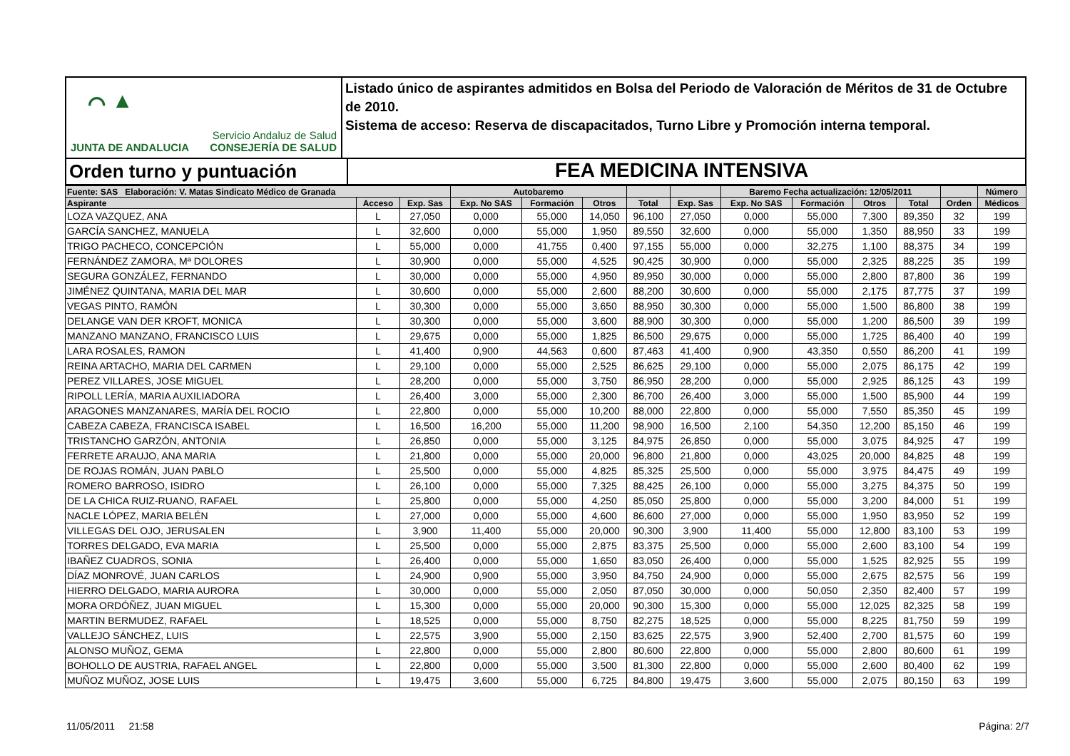⌒ ▲
JUNTA DE ANDALUCIA
Servicio Andaluz de Salud
CONSEJERÍA DE SALUD
Listado único de aspirantes admitidos en Bolsa del Periodo de Valoración de Méritos de 31 de Octubre de 2010.
Sistema de acceso: Reserva de discapacitados, Turno Libre y Promoción interna temporal.
Orden turno y puntuación FEA MEDICINA INTENSIVA
| Fuente: SAS Elaboración: V. Matas Sindicato Médico de Granada | | | Autobaremo | | | | | Baremo Fecha actualización: 12/05/2011 | | | | | Número |
| --- | --- | --- | --- | --- | --- | --- | --- | --- | --- | --- | --- | --- | --- |
| Aspirante | Acceso | Exp. Sas | Exp. No SAS | Formación | Otros | Total | Exp. Sas | Exp. No SAS | Formación | Otros | Total | Orden | Médicos |
| LOZA VAZQUEZ, ANA | L | 27,050 | 0,000 | 55,000 | 14,050 | 96,100 | 27,050 | 0,000 | 55,000 | 7,300 | 89,350 | 32 | 199 |
| GARCÍA SANCHEZ, MANUELA | L | 32,600 | 0,000 | 55,000 | 1,950 | 89,550 | 32,600 | 0,000 | 55,000 | 1,350 | 88,950 | 33 | 199 |
| TRIGO PACHECO, CONCEPCIÓN | L | 55,000 | 0,000 | 41,755 | 0,400 | 97,155 | 55,000 | 0,000 | 32,275 | 1,100 | 88,375 | 34 | 199 |
| FERNÁNDEZ ZAMORA, Mª DOLORES | L | 30,900 | 0,000 | 55,000 | 4,525 | 90,425 | 30,900 | 0,000 | 55,000 | 2,325 | 88,225 | 35 | 199 |
| SEGURA GONZÁLEZ, FERNANDO | L | 30,000 | 0,000 | 55,000 | 4,950 | 89,950 | 30,000 | 0,000 | 55,000 | 2,800 | 87,800 | 36 | 199 |
| JIMÉNEZ QUINTANA, MARIA DEL MAR | L | 30,600 | 0,000 | 55,000 | 2,600 | 88,200 | 30,600 | 0,000 | 55,000 | 2,175 | 87,775 | 37 | 199 |
| VEGAS PINTO, RAMÓN | L | 30,300 | 0,000 | 55,000 | 3,650 | 88,950 | 30,300 | 0,000 | 55,000 | 1,500 | 86,800 | 38 | 199 |
| DELANGE VAN DER KROFT, MONICA | L | 30,300 | 0,000 | 55,000 | 3,600 | 88,900 | 30,300 | 0,000 | 55,000 | 1,200 | 86,500 | 39 | 199 |
| MANZANO MANZANO, FRANCISCO LUIS | L | 29,675 | 0,000 | 55,000 | 1,825 | 86,500 | 29,675 | 0,000 | 55,000 | 1,725 | 86,400 | 40 | 199 |
| LARA ROSALES, RAMON | L | 41,400 | 0,900 | 44,563 | 0,600 | 87,463 | 41,400 | 0,900 | 43,350 | 0,550 | 86,200 | 41 | 199 |
| REINA ARTACHO, MARIA DEL CARMEN | L | 29,100 | 0,000 | 55,000 | 2,525 | 86,625 | 29,100 | 0,000 | 55,000 | 2,075 | 86,175 | 42 | 199 |
| PEREZ VILLARES, JOSE MIGUEL | L | 28,200 | 0,000 | 55,000 | 3,750 | 86,950 | 28,200 | 0,000 | 55,000 | 2,925 | 86,125 | 43 | 199 |
| RIPOLL LERÍA, MARIA AUXILIADORA | L | 26,400 | 3,000 | 55,000 | 2,300 | 86,700 | 26,400 | 3,000 | 55,000 | 1,500 | 85,900 | 44 | 199 |
| ARAGONES MANZANARES, MARÍA DEL ROCIO | L | 22,800 | 0,000 | 55,000 | 10,200 | 88,000 | 22,800 | 0,000 | 55,000 | 7,550 | 85,350 | 45 | 199 |
| CABEZA CABEZA, FRANCISCA ISABEL | L | 16,500 | 16,200 | 55,000 | 11,200 | 98,900 | 16,500 | 2,100 | 54,350 | 12,200 | 85,150 | 46 | 199 |
| TRISTANCHO GARZÓN, ANTONIA | L | 26,850 | 0,000 | 55,000 | 3,125 | 84,975 | 26,850 | 0,000 | 55,000 | 3,075 | 84,925 | 47 | 199 |
| FERRETE ARAUJO, ANA MARIA | L | 21,800 | 0,000 | 55,000 | 20,000 | 96,800 | 21,800 | 0,000 | 43,025 | 20,000 | 84,825 | 48 | 199 |
| DE ROJAS ROMÁN, JUAN PABLO | L | 25,500 | 0,000 | 55,000 | 4,825 | 85,325 | 25,500 | 0,000 | 55,000 | 3,975 | 84,475 | 49 | 199 |
| ROMERO BARROSO, ISIDRO | L | 26,100 | 0,000 | 55,000 | 7,325 | 88,425 | 26,100 | 0,000 | 55,000 | 3,275 | 84,375 | 50 | 199 |
| DE LA CHICA RUIZ-RUANO, RAFAEL | L | 25,800 | 0,000 | 55,000 | 4,250 | 85,050 | 25,800 | 0,000 | 55,000 | 3,200 | 84,000 | 51 | 199 |
| NACLE LÓPEZ, MARIA BELÉN | L | 27,000 | 0,000 | 55,000 | 4,600 | 86,600 | 27,000 | 0,000 | 55,000 | 1,950 | 83,950 | 52 | 199 |
| VILLEGAS DEL OJO, JERUSALEN | L | 3,900 | 11,400 | 55,000 | 20,000 | 90,300 | 3,900 | 11,400 | 55,000 | 12,800 | 83,100 | 53 | 199 |
| TORRES DELGADO, EVA MARIA | L | 25,500 | 0,000 | 55,000 | 2,875 | 83,375 | 25,500 | 0,000 | 55,000 | 2,600 | 83,100 | 54 | 199 |
| IBAÑEZ CUADROS, SONIA | L | 26,400 | 0,000 | 55,000 | 1,650 | 83,050 | 26,400 | 0,000 | 55,000 | 1,525 | 82,925 | 55 | 199 |
| DÍAZ MONROVÉ, JUAN CARLOS | L | 24,900 | 0,900 | 55,000 | 3,950 | 84,750 | 24,900 | 0,000 | 55,000 | 2,675 | 82,575 | 56 | 199 |
| HIERRO DELGADO, MARIA AURORA | L | 30,000 | 0,000 | 55,000 | 2,050 | 87,050 | 30,000 | 0,000 | 50,050 | 2,350 | 82,400 | 57 | 199 |
| MORA ORDÓÑEZ, JUAN MIGUEL | L | 15,300 | 0,000 | 55,000 | 20,000 | 90,300 | 15,300 | 0,000 | 55,000 | 12,025 | 82,325 | 58 | 199 |
| MARTIN BERMUDEZ, RAFAEL | L | 18,525 | 0,000 | 55,000 | 8,750 | 82,275 | 18,525 | 0,000 | 55,000 | 8,225 | 81,750 | 59 | 199 |
| VALLEJO SÁNCHEZ, LUIS | L | 22,575 | 3,900 | 55,000 | 2,150 | 83,625 | 22,575 | 3,900 | 52,400 | 2,700 | 81,575 | 60 | 199 |
| ALONSO MUÑOZ, GEMA | L | 22,800 | 0,000 | 55,000 | 2,800 | 80,600 | 22,800 | 0,000 | 55,000 | 2,800 | 80,600 | 61 | 199 |
| BOHOLLO DE AUSTRIA, RAFAEL ANGEL | L | 22,800 | 0,000 | 55,000 | 3,500 | 81,300 | 22,800 | 0,000 | 55,000 | 2,600 | 80,400 | 62 | 199 |
| MUÑOZ MUÑOZ, JOSE LUIS | L | 19,475 | 3,600 | 55,000 | 6,725 | 84,800 | 19,475 | 3,600 | 55,000 | 2,075 | 80,150 | 63 | 199 |
11/05/2011 21:58 Página: 2/7